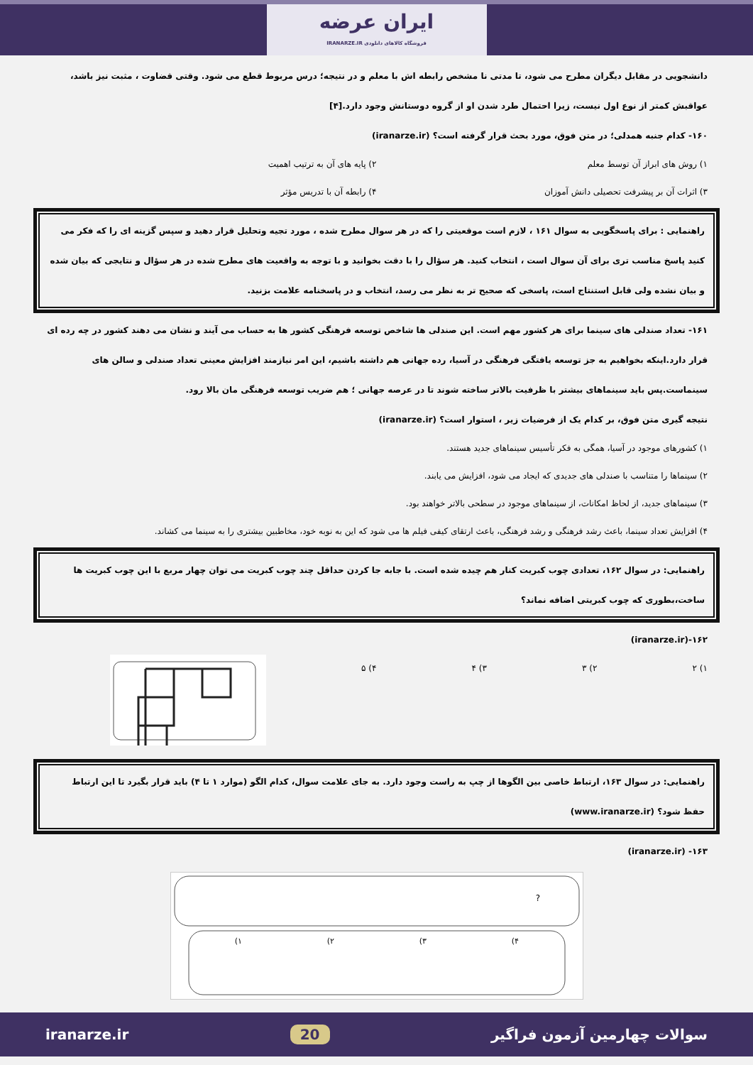ایران عرضه
فروشگاه کالاهای دانلودی IRANARZE.IR
دانشجویی در مقابل دیگران مطرح می شود، تا مدتی نا مشخص رابطه اش با معلم و در نتیجه؛ درس مربوط قطع می شود. وقتی قضاوت ، مثبت نیز باشد، عواقبش کمتر از نوع اول نیست، زیرا احتمال طرد شدن او از گروه دوستانش وجود دارد.[۴]
۱۶۰- کدام جنبه همدلی؛ در متن فوق، مورد بحث قرار گرفته است؟ (iranarze.ir)
۱) روش های ابراز آن توسط معلم ۲) پایه های آن به ترتیب اهمیت
۳) اثرات آن بر پیشرفت تحصیلی دانش آموزان ۴) رابطه آن با تدریس مؤثر
راهنمایی : برای پاسخگویی به سوال ۱۶۱ ، لازم است موقعیتی را که در هر سوال مطرح شده ، مورد تجیه وتحلیل قرار دهید و سپس گزینه ای را که فکر می کنید پاسخ مناسب تری برای آن سوال است ، انتخاب کنید. هر سؤال را با دقت بخوانید و با توجه به واقعیت های مطرح شده در هر سؤال و نتایجی که بیان شده و بیان نشده ولی قابل استنتاج است، پاسخی که صحیح تر به نظر می رسد، انتخاب و در پاسخنامه علامت بزنید.
۱۶۱- تعداد صندلی های سینما برای هر کشور مهم است. این صندلی ها شاخص توسعه فرهنگی کشور ها به حساب می آیند و نشان می دهند کشور در چه رده ای قرار دارد.اینکه بخواهیم به جز توسعه یافتگی فرهنگی در آسیا، رده جهانی هم داشته باشیم، این امر نیازمند افزایش معینی تعداد صندلی و سالن های سینماست.پس باید سینماهای بیشتر با ظرفیت بالاتر ساخته شوند تا در عرصه جهانی ؛ هم ضریب توسعه فرهنگی مان بالا رود.
نتیجه گیری متن فوق، بر کدام یک از فرضیات زیر ، استوار است؟ (iranarze.ir)
۱) کشورهای موجود در آسیا، همگی به فکر تأسیس سینماهای جدید هستند.
۲) سینماها را متناسب با صندلی های جدیدی که ایجاد می شود، افزایش می یابند.
۳) سینماهای جدید، از لحاظ امکانات، از سینماهای موجود در سطحی بالاتر خواهند بود.
۴) افزایش تعداد سینما، باعث رشد فرهنگی و رشد فرهنگی، باعث ارتقای کیفی فیلم ها می شود که این به نوبه خود، مخاطبین بیشتری را به سینما می کشاند.
راهنمایی: در سوال ۱۶۲، تعدادی چوب کبریت کنار هم چیده شده است. با جابه جا کردن حداقل چند چوب کبریت می توان چهار مربع با این چوب کبریت ها ساخت،بطوری که چوب کبریتی اضافه نماند؟
۱۶۲-(iranarze.ir)
۱) ۲ ۲) ۳ ۳) ۴ ۴) ۵
راهنمایی: در سوال ۱۶۳، ارتباط خاصی بین الگوها از چپ به راست وجود دارد. به جای علامت سوال، کدام الگو (موارد ۱ تا ۴) باید قرار بگیرد تا این ارتباط حفظ شود؟ (www.iranarze.ir)
۱۶۳- (iranarze.ir)
?
۱)
۲)
۳)
۴)
سوالات چهارمین آزمون فراگیر 20 iranarze.ir